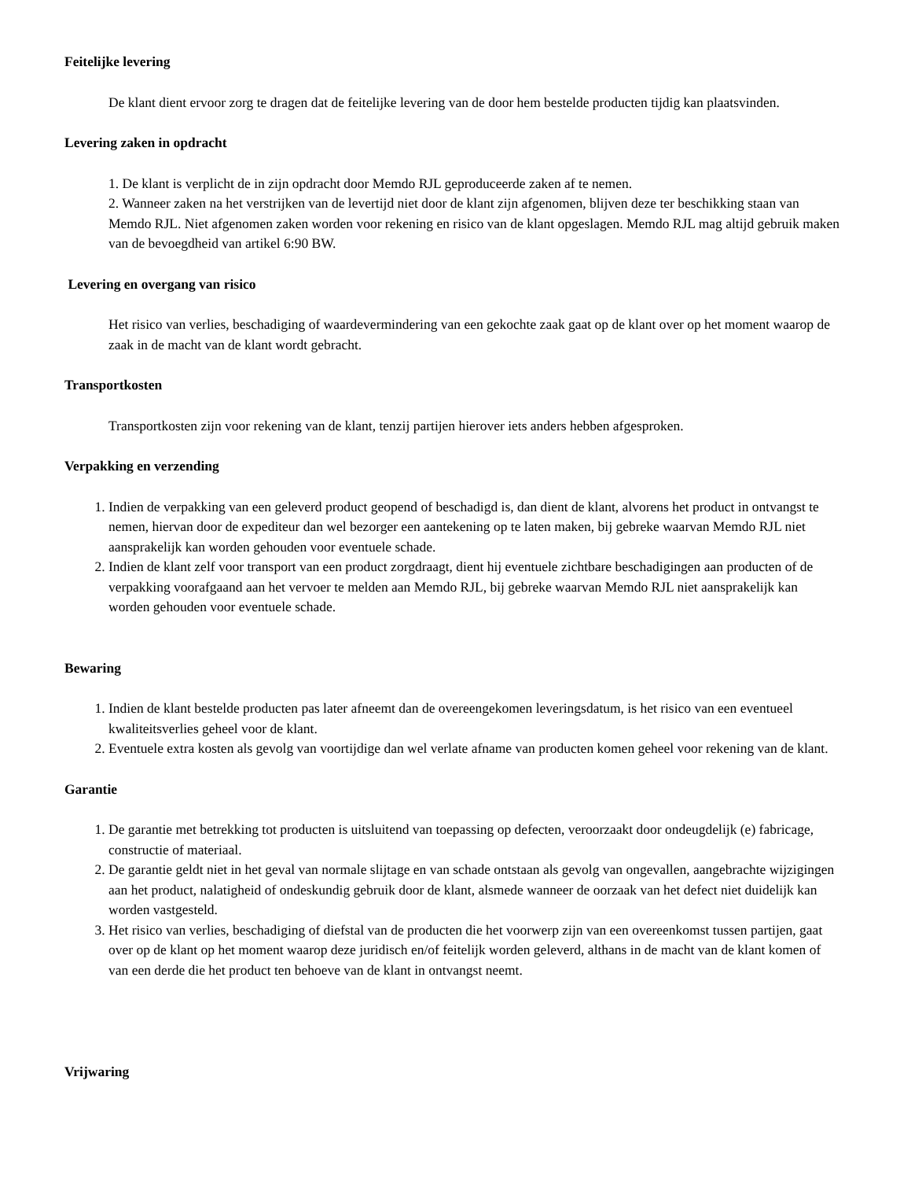Feitelijke levering
De klant dient ervoor zorg te dragen dat de feitelijke levering van de door hem bestelde producten tijdig kan plaatsvinden.
Levering zaken in opdracht
1. De klant is verplicht de in zijn opdracht door Memdo RJL geproduceerde zaken af te nemen.
2. Wanneer zaken na het verstrijken van de levertijd niet door de klant zijn afgenomen, blijven deze ter beschikking staan van Memdo RJL. Niet afgenomen zaken worden voor rekening en risico van de klant opgeslagen. Memdo RJL mag altijd gebruik maken van de bevoegdheid van artikel 6:90 BW.
Levering en overgang van risico
Het risico van verlies, beschadiging of waardevermindering van een gekochte zaak gaat op de klant over op het moment waarop de zaak in de macht van de klant wordt gebracht.
Transportkosten
Transportkosten zijn voor rekening van de klant, tenzij partijen hierover iets anders hebben afgesproken.
Verpakking en verzending
1. Indien de verpakking van een geleverd product geopend of beschadigd is, dan dient de klant, alvorens het product in ontvangst te nemen, hiervan door de expediteur dan wel bezorger een aantekening op te laten maken, bij gebreke waarvan Memdo RJL niet aansprakelijk kan worden gehouden voor eventuele schade.
2. Indien de klant zelf voor transport van een product zorgdraagt, dient hij eventuele zichtbare beschadigingen aan producten of de verpakking voorafgaand aan het vervoer te melden aan Memdo RJL, bij gebreke waarvan Memdo RJL niet aansprakelijk kan worden gehouden voor eventuele schade.
Bewaring
1. Indien de klant bestelde producten pas later afneemt dan de overeengekomen leveringsdatum, is het risico van een eventueel kwaliteitsverlies geheel voor de klant.
2. Eventuele extra kosten als gevolg van voortijdige dan wel verlate afname van producten komen geheel voor rekening van de klant.
Garantie
1. De garantie met betrekking tot producten is uitsluitend van toepassing op defecten, veroorzaakt door ondeugdelijk (e) fabricage, constructie of materiaal.
2. De garantie geldt niet in het geval van normale slijtage en van schade ontstaan als gevolg van ongevallen, aangebrachte wijzigingen aan het product, nalatigheid of ondeskundig gebruik door de klant, alsmede wanneer de oorzaak van het defect niet duidelijk kan worden vastgesteld.
3. Het risico van verlies, beschadiging of diefstal van de producten die het voorwerp zijn van een overeenkomst tussen partijen, gaat over op de klant op het moment waarop deze juridisch en/of feitelijk worden geleverd, althans in de macht van de klant komen of van een derde die het product ten behoeve van de klant in ontvangst neemt.
Vrijwaring